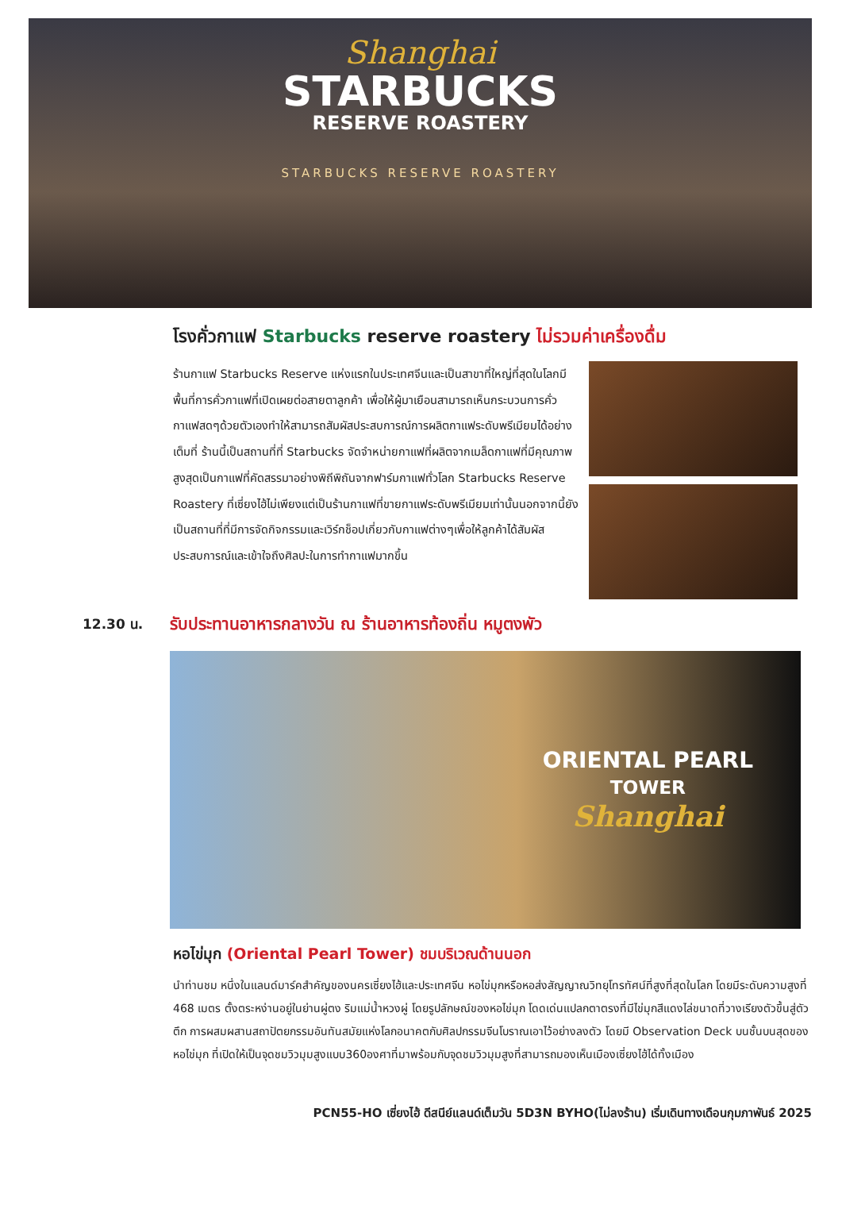Shanghai
STARBUCKS
RESERVE ROASTERY
STARBUCKS RESERVE ROASTERY
โรงคั่วกาแฟ Starbucks reserve roastery ไม่รวมค่าเครื่องดื่ม
ร้านกาแฟ Starbucks Reserve แห่งแรกในประเทศจีนและเป็นสาขาที่ใหญ่ที่สุดในโลกมีพื้นที่การคั่วกาแฟที่เปิดเผยต่อสายตาลูกค้า เพื่อให้ผู้มาเยือนสามารถเห็นกระบวนการคั่วกาแฟสดๆด้วยตัวเองทำให้สามารถสัมผัสประสบการณ์การผลิตกาแฟระดับพรีเมียมได้อย่างเต็มที่ ร้านนี้เป็นสถานที่ที่ Starbucks จัดจำหน่ายกาแฟที่ผลิตจากเมล็ดกาแฟที่มีคุณภาพสูงสุดเป็นกาแฟที่คัดสรรมาอย่างพิถีพิถันจากฟาร์มกาแฟทั่วโลก Starbucks Reserve Roastery ที่เซี่ยงไฮ้ไม่เพียงแต่เป็นร้านกาแฟที่ขายกาแฟระดับพรีเมียมเท่านั้นนอกจากนี้ยังเป็นสถานที่ที่มีการจัดกิจกรรมและเวิร์กช็อปเกี่ยวกับกาแฟต่างๆเพื่อให้ลูกค้าได้สัมผัสประสบการณ์และเข้าใจถึงศิลปะในการทำกาแฟมากขึ้น
12.30 น. รับประทานอาหารกลางวัน ณ ร้านอาหารท้องถิ่น หมูตงพัว
ORIENTAL PEARL
TOWER
Shanghai
หอไข่มุก (Oriental Pearl Tower) ชมบริเวณด้านนอก
นำท่านชม หนึ่งในแลนด์มาร์คสำคัญของนครเซี่ยงไฮ้และประเทศจีน หอไข่มุกหรือหอส่งสัญญาณวิทยุโทรทัศน์ที่สูงที่สุดในโลก โดยมีระดับความสูงที่ 468 เมตร ตั้งตระหง่านอยู่ในย่านผู่ตง ริมแม่น้ำหวงผู่ โดยรูปลักษณ์ของหอไข่มุก โดดเด่นแปลกตาตรงที่มีไข่มุกสีแดงไล่ขนาดที่วางเรียงตัวขึ้นสู่ตัวตึก การผสมผสานสถาปัตยกรรมอันทันสมัยแห่งโลกอนาคตกับศิลปกรรมจีนโบราณเอาไว้อย่างลงตัว โดยมี Observation Deck บนชั้นบนสุดของหอไข่มุก ที่เปิดให้เป็นจุดชมวิวมุมสูงแบบ360องศาที่มาพร้อมกับจุดชมวิวมุมสูงที่สามารถมองเห็นเมืองเซี่ยงไฮ้ได้ทั้งเมือง
PCN55-HO เซี่ยงไฮ้ ดีสนีย์แลนด์เต็มวัน 5D3N BYHO(ไม่ลงร้าน) เริ่มเดินทางเดือนกุมภาพันธ์ 2025